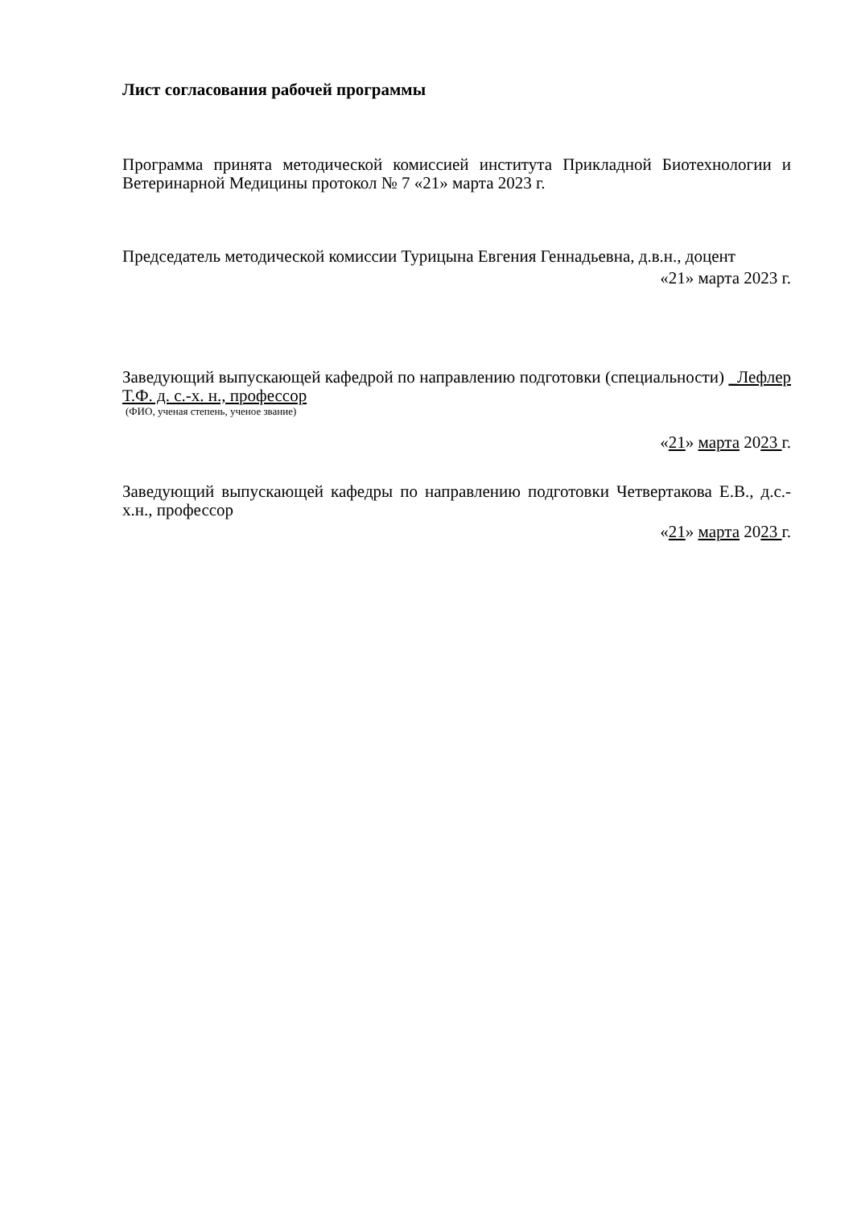Лист согласования рабочей программы
Программа принята методической комиссией института Прикладной Биотехнологии и Ветеринарной Медицины протокол № 7 «21» марта 2023 г.
Председатель методической комиссии Турицына Евгения Геннадьевна, д.в.н., доцент
«21» марта 2023 г.
Заведующий выпускающей кафедрой по направлению подготовки (специальности) _Лефлер Т.Ф. д. с.-х. н., профессор
(ФИО, ученая степень, ученое звание)
«21» марта 2023 г.
Заведующий выпускающей кафедры по направлению подготовки Четвертакова Е.В., д.с.-х.н., профессор
«21» марта 2023 г.